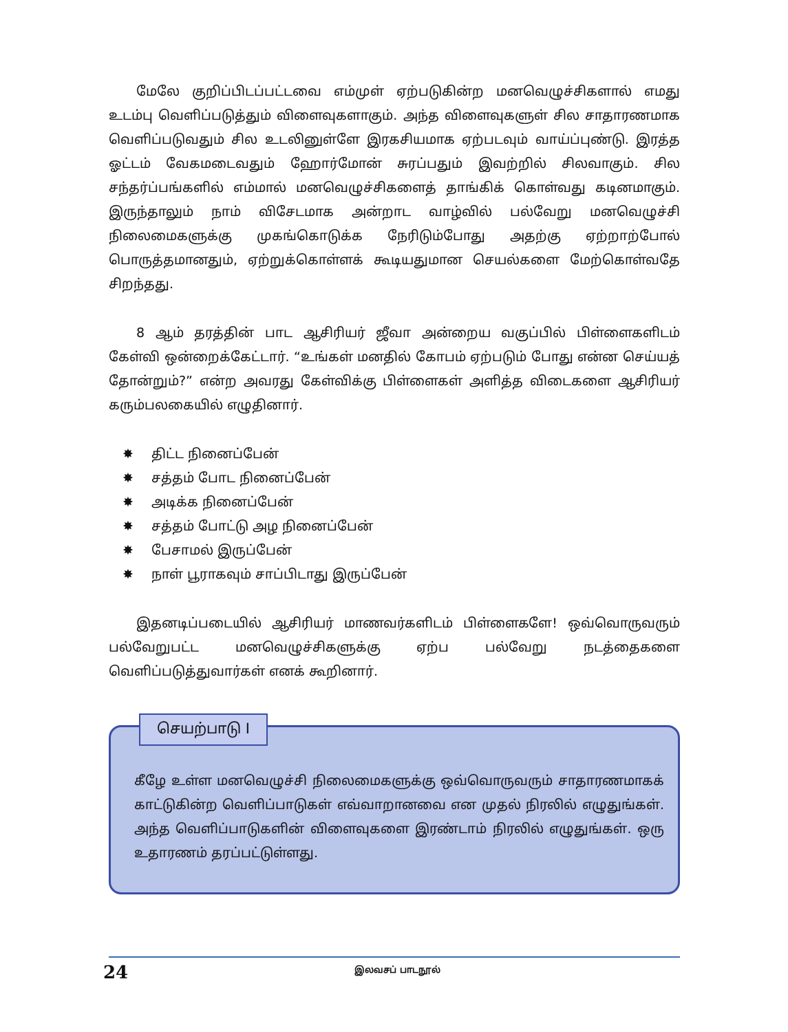மேலே குறிப்பிடப்பட்டவை எம்முள் ஏற்படுகின்ற மனவெழுச்சிகளால் எமது உடம்பு வெளிப்படுத்தும் விளைவுகளாகும். அந்த விளைவுகளுள் சில சாதாரணமாக வெளிப்படுவதும் சில உடலினுள்ளே இரகசியமாக ஏற்படவும் வாய்ப்புண்டு. இரத்த ஓட்டம் வேகமடைவதும் ஹோர்மோன் சுரப்பதும் இவற்றில் சிலவாகும். சில சந்தர்ப்பங்களில் எம்மால் மனவெழுச்சிகளைத் தாங்கிக் கொள்வது கடினமாகும். இருந்தாலும் நாம் விசேடமாக அன்றாட வாழ்வில் பல்வேறு மனவெழுச்சி நிலைமைகளுக்கு முகங்கொடுக்க நேரிடும்போது அதற்கு ஏற்றாற்போல் பொருத்தமானதும், ஏற்றுக்கொள்ளக் கூடியதுமான செயல்களை மேற்கொள்வதே சிறந்தது.
8 ஆம் தரத்தின் பாட ஆசிரியர் ஜீவா அன்றைய வகுப்பில் பிள்ளைகளிடம் கேள்வி ஒன்றைக்கேட்டார். “உங்கள் மனதில் கோபம் ஏற்படும் போது என்ன செய்யத் தோன்றும்?” என்ற அவரது கேள்விக்கு பிள்ளைகள் அளித்த விடைகளை ஆசிரியர் கரும்பலகையில் எழுதினார்.
✸ திட்ட நினைப்பேன்
✸ சத்தம் போட நினைப்பேன்
✸ அடிக்க நினைப்பேன்
✸ சத்தம் போட்டு அழ நினைப்பேன்
✸ பேசாமல் இருப்பேன்
✸ நாள் பூராகவும் சாப்பிடாது இருப்பேன்
இதனடிப்படையில் ஆசிரியர் மாணவர்களிடம் பிள்ளைகளே! ஒவ்வொருவரும் பல்வேறுபட்ட மனவெழுச்சிகளுக்கு ஏற்ப பல்வேறு நடத்தைகளை வெளிப்படுத்துவார்கள் எனக் கூறினார்.
செயற்பாடு I
கீழே உள்ள மனவெழுச்சி நிலைமைகளுக்கு ஒவ்வொருவரும் சாதாரணமாகக் காட்டுகின்ற வெளிப்பாடுகள் எவ்வாறானவை என முதல் நிரலில் எழுதுங்கள். அந்த வெளிப்பாடுகளின் விளைவுகளை இரண்டாம் நிரலில் எழுதுங்கள். ஒரு உதாரணம் தரப்பட்டுள்ளது.
24 இலவசப் பாடநூல்